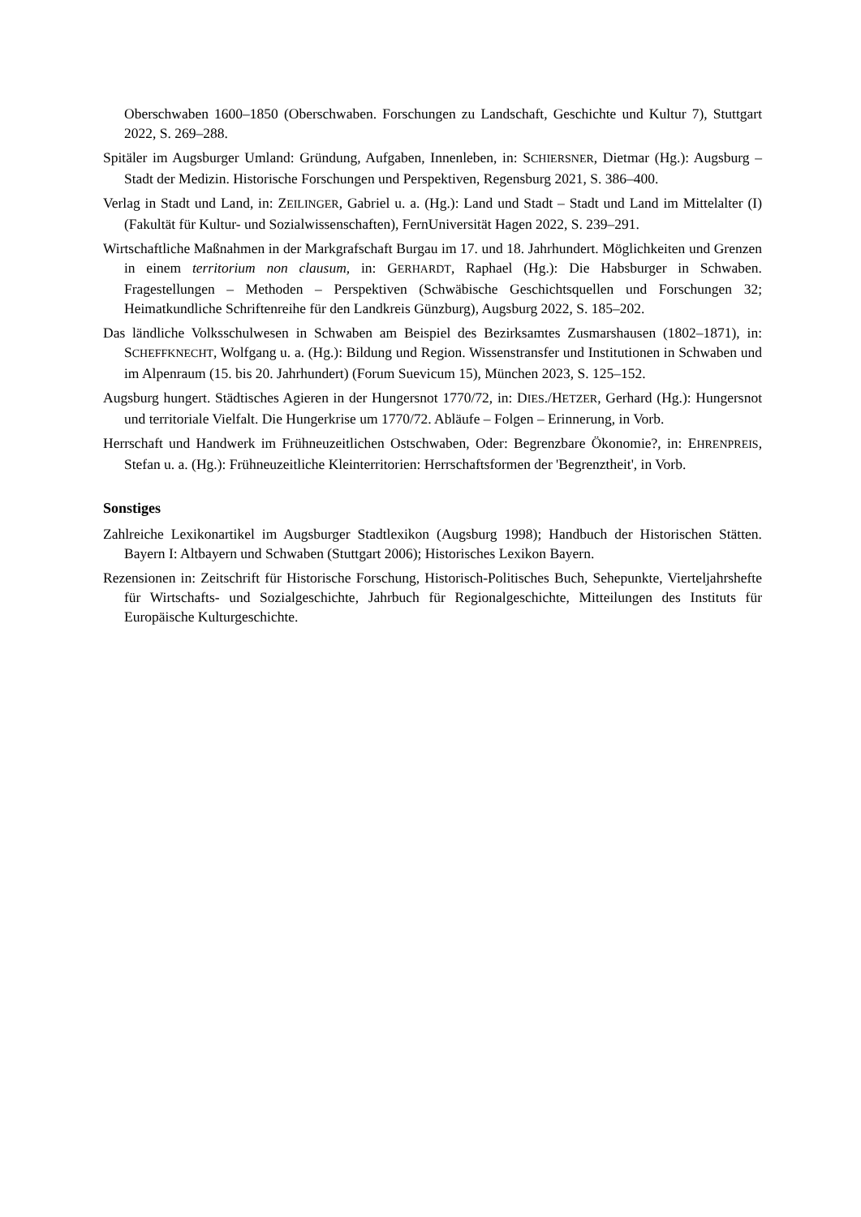Oberschwaben 1600–1850 (Oberschwaben. Forschungen zu Landschaft, Geschichte und Kultur 7), Stuttgart 2022, S. 269–288.
Spitäler im Augsburger Umland: Gründung, Aufgaben, Innenleben, in: SCHIERSNER, Dietmar (Hg.): Augsburg – Stadt der Medizin. Historische Forschungen und Perspektiven, Regensburg 2021, S. 386–400.
Verlag in Stadt und Land, in: ZEILINGER, Gabriel u. a. (Hg.): Land und Stadt – Stadt und Land im Mittelalter (I) (Fakultät für Kultur- und Sozialwissenschaften), FernUniversität Hagen 2022, S. 239–291.
Wirtschaftliche Maßnahmen in der Markgrafschaft Burgau im 17. und 18. Jahrhundert. Möglichkeiten und Grenzen in einem territorium non clausum, in: GERHARDT, Raphael (Hg.): Die Habsburger in Schwaben. Fragestellungen – Methoden – Perspektiven (Schwäbische Geschichtsquellen und Forschungen 32; Heimatkundliche Schriftenreihe für den Landkreis Günzburg), Augsburg 2022, S. 185–202.
Das ländliche Volksschulwesen in Schwaben am Beispiel des Bezirksamtes Zusmarshausen (1802–1871), in: SCHEFFKNECHT, Wolfgang u. a. (Hg.): Bildung und Region. Wissenstransfer und Institutionen in Schwaben und im Alpenraum (15. bis 20. Jahrhundert) (Forum Suevicum 15), München 2023, S. 125–152.
Augsburg hungert. Städtisches Agieren in der Hungersnot 1770/72, in: DIES./HETZER, Gerhard (Hg.): Hungersnot und territoriale Vielfalt. Die Hungerkrise um 1770/72. Abläufe – Folgen – Erinnerung, in Vorb.
Herrschaft und Handwerk im Frühneuzeitlichen Ostschwaben, Oder: Begrenzbare Ökonomie?, in: EHRENPREIS, Stefan u. a. (Hg.): Frühneuzeitliche Kleinterritorien: Herrschaftsformen der 'Begrenztheit', in Vorb.
Sonstiges
Zahlreiche Lexikonartikel im Augsburger Stadtlexikon (Augsburg 1998); Handbuch der Historischen Stätten. Bayern I: Altbayern und Schwaben (Stuttgart 2006); Historisches Lexikon Bayern.
Rezensionen in: Zeitschrift für Historische Forschung, Historisch-Politisches Buch, Sehepunkte, Vierteljahrshefte für Wirtschafts- und Sozialgeschichte, Jahrbuch für Regionalgeschichte, Mitteilungen des Instituts für Europäische Kulturgeschichte.